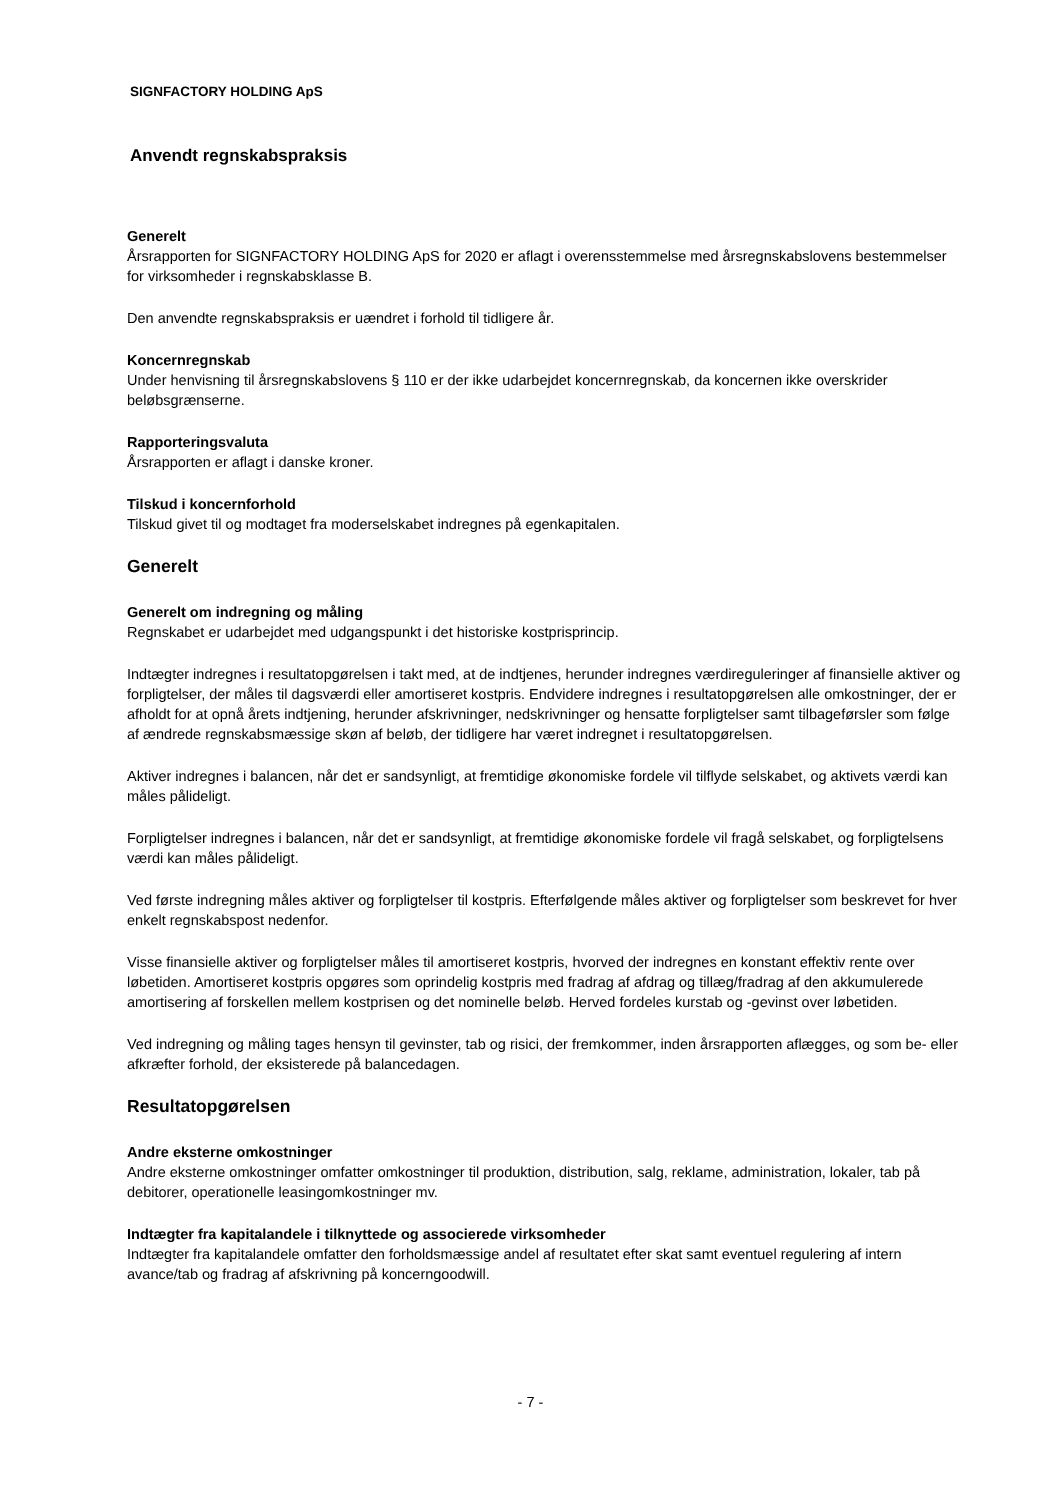SIGNFACTORY HOLDING ApS
Anvendt regnskabspraksis
Generelt
Årsrapporten for SIGNFACTORY HOLDING ApS for 2020 er aflagt i overensstemmelse med årsregnskabslovens bestemmelser for virksomheder i regnskabsklasse B.
Den anvendte regnskabspraksis er uændret i forhold til tidligere år.
Koncernregnskab
Under henvisning til årsregnskabslovens § 110 er der ikke udarbejdet koncernregnskab, da koncernen ikke overskrider beløbsgrænserne.
Rapporteringsvaluta
Årsrapporten er aflagt i danske kroner.
Tilskud i koncernforhold
Tilskud givet til og modtaget fra moderselskabet indregnes på egenkapitalen.
Generelt
Generelt om indregning og måling
Regnskabet er udarbejdet med udgangspunkt i det historiske kostprisprincip.
Indtægter indregnes i resultatopgørelsen i takt med, at de indtjenes, herunder indregnes værdireguleringer af finansielle aktiver og forpligtelser, der måles til dagsværdi eller amortiseret kostpris. Endvidere indregnes i resultatopgørelsen alle omkostninger, der er afholdt for at opnå årets indtjening, herunder afskrivninger, nedskrivninger og hensatte forpligtelser samt tilbageførsler som følge af ændrede regnskabsmæssige skøn af beløb, der tidligere har været indregnet i resultatopgørelsen.
Aktiver indregnes i balancen, når det er sandsynligt, at fremtidige økonomiske fordele vil tilflyde selskabet, og aktivets værdi kan måles pålideligt.
Forpligtelser indregnes i balancen, når det er sandsynligt, at fremtidige økonomiske fordele vil fragå selskabet, og forpligtelsens værdi kan måles pålideligt.
Ved første indregning måles aktiver og forpligtelser til kostpris. Efterfølgende måles aktiver og forpligtelser som beskrevet for hver enkelt regnskabspost nedenfor.
Visse finansielle aktiver og forpligtelser måles til amortiseret kostpris, hvorved der indregnes en konstant effektiv rente over løbetiden. Amortiseret kostpris opgøres som oprindelig kostpris med fradrag af afdrag og tillæg/fradrag af den akkumulerede amortisering af forskellen mellem kostprisen og det nominelle beløb. Herved fordeles kurstab og -gevinst over løbetiden.
Ved indregning og måling tages hensyn til gevinster, tab og risici, der fremkommer, inden årsrapporten aflægges, og som be- eller afkræfter forhold, der eksisterede på balancedagen.
Resultatopgørelsen
Andre eksterne omkostninger
Andre eksterne omkostninger omfatter omkostninger til produktion, distribution, salg, reklame, administration, lokaler, tab på debitorer, operationelle leasingomkostninger mv.
Indtægter fra kapitalandele i tilknyttede og associerede virksomheder
Indtægter fra kapitalandele omfatter den forholdsmæssige andel af resultatet efter skat samt eventuel regulering af intern avance/tab og fradrag af afskrivning på koncerngoodwill.
- 7 -